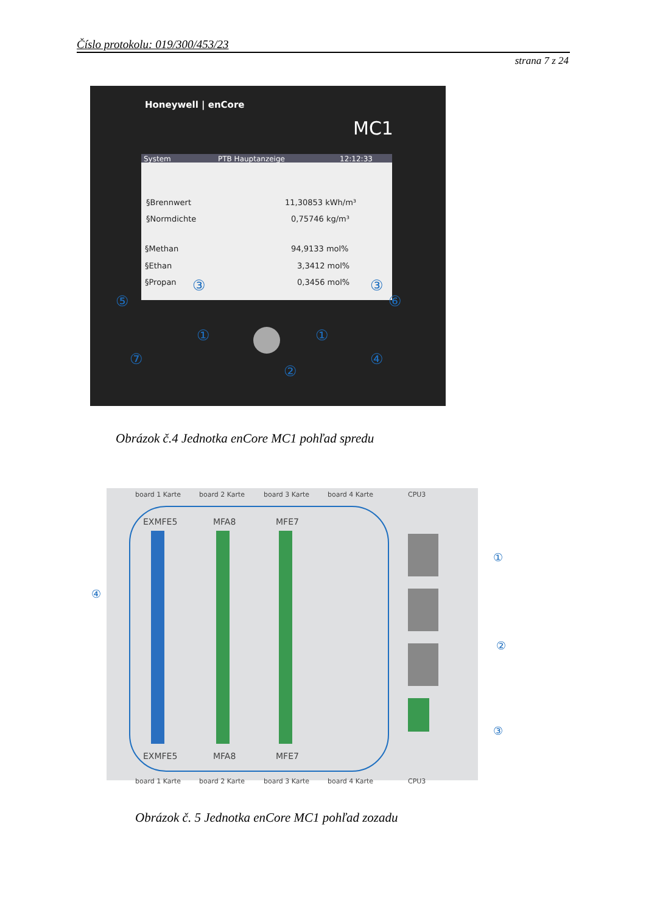Číslo protokolu: 019/300/453/23
strana 7 z 24
Honeywell | enCore
MC1
System
PTB Hauptanzeige
12:12:33
§Brennwert
11,30853 kWh/m³
§Normdichte
0,75746 kg/m³
§Methan
94,9133 mol%
§Ethan
3,3412 mol%
§Propan
0,3456 mol%
⑤
⑥
①
①
⑦
②
④
③
③
Obrázok č.4 Jednotka enCore MC1 pohľad spredu
board 1 Karte
board 2 Karte
board 3 Karte
board 4 Karte
CPU3
EXMFE5
MFA8
MFE7
EXMFE5
MFA8
MFE7
board 1 Karte
board 2 Karte
board 3 Karte
board 4 Karte
CPU3
①
②
③
④
Obrázok č. 5 Jednotka enCore MC1 pohľad zozadu